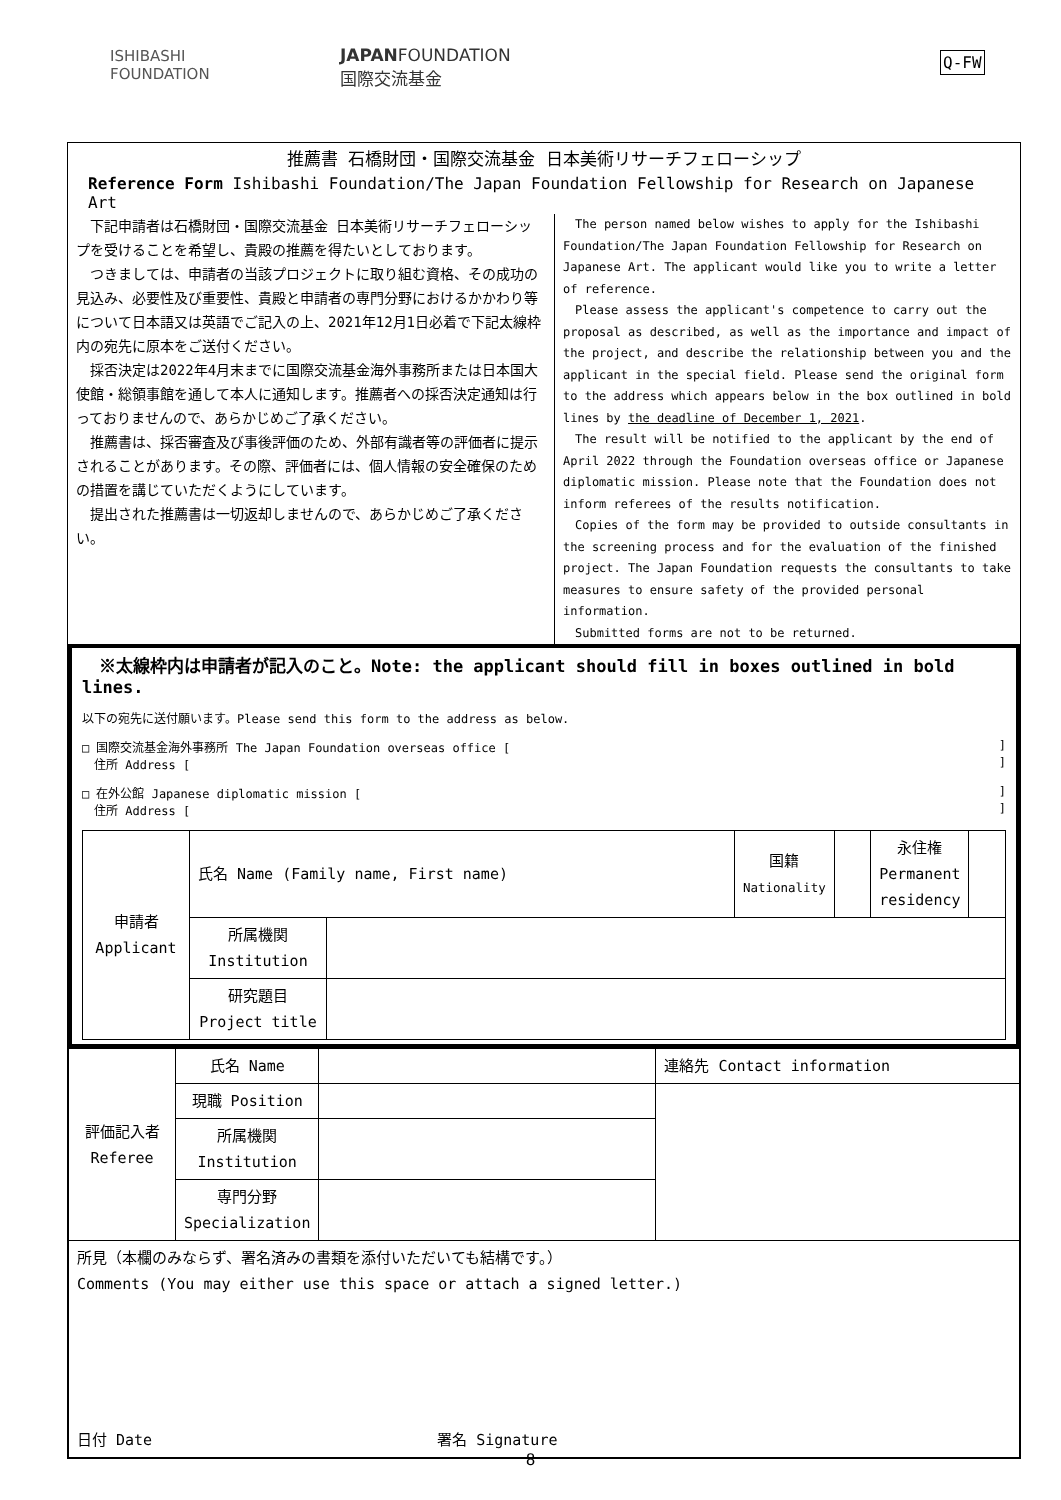ISHIBASHI
FOUNDATION
JAPANFOUNDATION
国際交流基金
Q-FW
推薦書 石橋財団・国際交流基金 日本美術リサーチフェローシップ
Reference Form Ishibashi Foundation/The Japan Foundation Fellowship for Research on Japanese Art
　下記申請者は石橋財団・国際交流基金 日本美術リサーチフェローシップを受けることを希望し、貴殿の推薦を得たいとしております。
　つきましては、申請者の当該プロジェクトに取り組む資格、その成功の見込み、必要性及び重要性、貴殿と申請者の専門分野におけるかかわり等について日本語又は英語でご記入の上、2021年12月1日必着で下記太線枠内の宛先に原本をご送付ください。
　採否決定は2022年4月末までに国際交流基金海外事務所または日本国大使館・総領事館を通して本人に通知します。推薦者への採否決定通知は行っておりませんので、あらかじめご了承ください。
　推薦書は、採否審査及び事後評価のため、外部有識者等の評価者に提示されることがあります。その際、評価者には、個人情報の安全確保のための措置を講じていただくようにしています。
　提出された推薦書は一切返却しませんので、あらかじめご了承ください。
　The person named below wishes to apply for the Ishibashi Foundation/The Japan Foundation Fellowship for Research on Japanese Art. The applicant would like you to write a letter of reference.
　Please assess the applicant's competence to carry out the proposal as described, as well as the importance and impact of the project, and describe the relationship between you and the applicant in the special field. Please send the original form to the address which appears below in the box outlined in bold lines by the deadline of December 1, 2021.
　The result will be notified to the applicant by the end of April 2022 through the Foundation overseas office or Japanese diplomatic mission. Please note that the Foundation does not inform referees of the results notification.
　Copies of the form may be provided to outside consultants in the screening process and for the evaluation of the finished project. The Japan Foundation requests the consultants to take measures to ensure safety of the provided personal information.
　Submitted forms are not to be returned.
　※太線枠内は申請者が記入のこと。Note: the applicant should fill in boxes outlined in bold lines.
以下の宛先に送付願います。Please send this form to the address as below.
□ 国際交流基金海外事務所 The Japan Foundation overseas office [ ]
　住所 Address [ ]
□ 在外公館 Japanese diplomatic mission [ ]
　住所 Address [ ]
| 申請者 Applicant | 氏名 Name (Family name, First name) | | 国籍 Nationality | | 永住権 Permanent residency | |
| | 所属機関 Institution | | | | | |
| | 研究題目 Project title | | | | | |
| 評価記入者 Referee | 氏名 Name | | 連絡先 Contact information |
| | 現職 Position | | |
| | 所属機関 Institution | | |
| | 専門分野 Specialization | | |
| 所見（本欄のみならず、署名済みの書類を添付いただいても結構です。） Comments (You may either use this space or attach a signed letter.) 日付 Date 署名 Signature | | | |
8